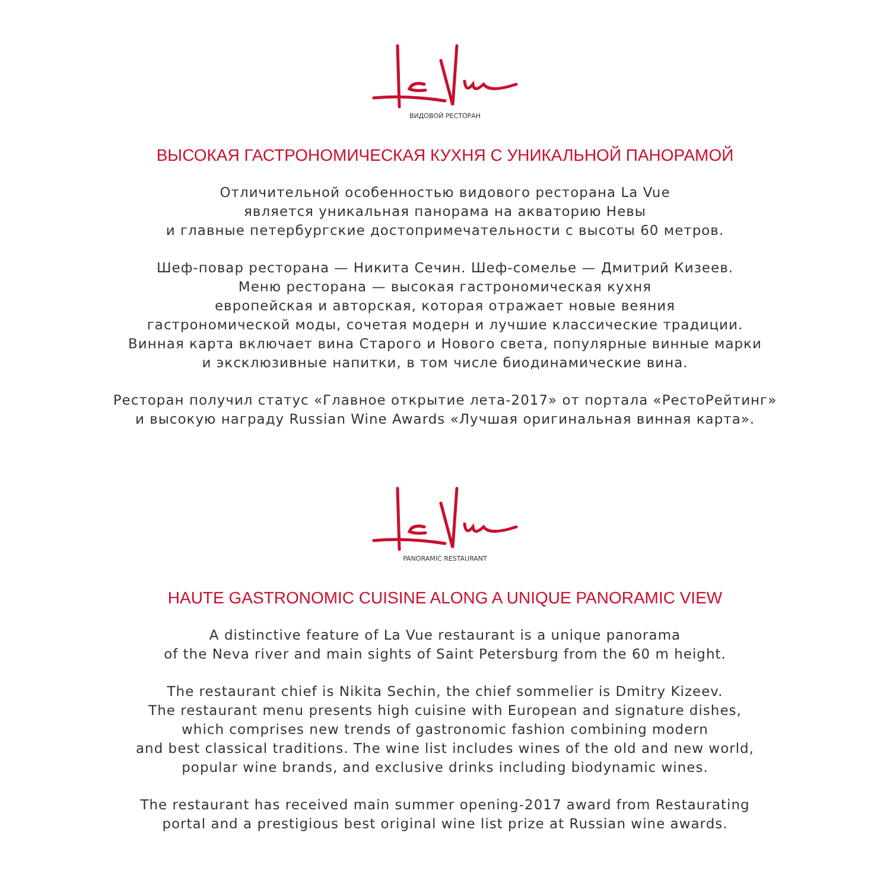ВИДОВОЙ РЕСТОРАН
ВЫСОКАЯ ГАСТРОНОМИЧЕСКАЯ КУХНЯ С УНИКАЛЬНОЙ ПАНОРАМОЙ
Отличительной особенностью видового ресторана La Vue
является уникальная панорама на акваторию Невы
и главные петербургские достопримечательности с высоты 60 метров.
Шеф-повар ресторана — Никита Сечин. Шеф-сомелье — Дмитрий Кизеев.
Меню ресторана — высокая гастрономическая кухня
европейская и авторская, которая отражает новые веяния
гастрономической моды, сочетая модерн и лучшие классические традиции.
Винная карта включает вина Старого и Нового света, популярные винные марки
и эксклюзивные напитки, в том числе биодинамические вина.
Ресторан получил статус «Главное открытие лета-2017» от портала «РестоРейтинг»
и высокую награду Russian Wine Awards «Лучшая оригинальная винная карта».
PANORAMIC RESTAURANT
HAUTE GASTRONOMIC CUISINE ALONG A UNIQUE PANORAMIC VIEW
A distinctive feature of La Vue restaurant is a unique panorama
of the Neva river and main sights of Saint Petersburg from the 60 m height.
The restaurant chief is Nikita Sechin, the chief sommelier is Dmitry Kizeev.
The restaurant menu presents high cuisine with European and signature dishes,
which comprises new trends of gastronomic fashion combining modern
and best classical traditions. The wine list includes wines of the old and new world,
popular wine brands, and exclusive drinks including biodynamic wines.
The restaurant has received main summer opening-2017 award from Restaurating
portal and a prestigious best original wine list prize at Russian wine awards.